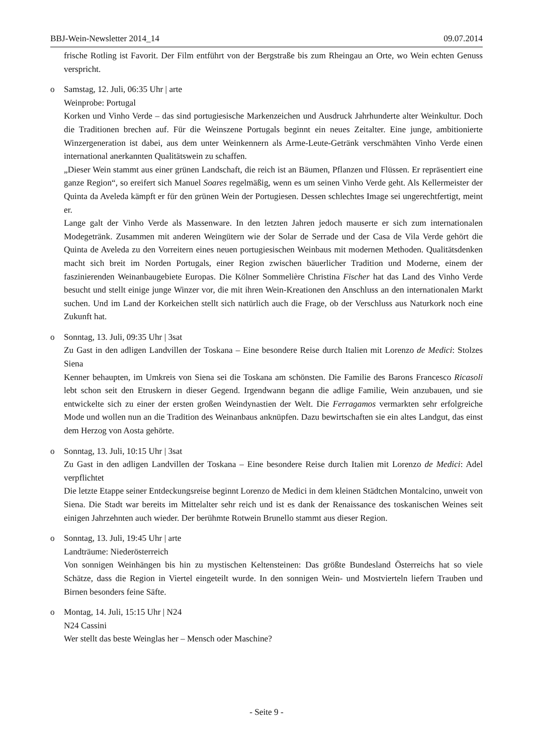BBJ-Wein-Newsletter 2014_14 09.07.2014
frische Rotling ist Favorit. Der Film entführt von der Bergstraße bis zum Rheingau an Orte, wo Wein echten Genuss verspricht.
o Samstag, 12. Juli, 06:35 Uhr | arte
Weinprobe: Portugal
Korken und Vinho Verde – das sind portugiesische Markenzeichen und Ausdruck Jahrhunderte alter Weinkultur. Doch die Traditionen brechen auf. Für die Weinszene Portugals beginnt ein neues Zeitalter. Eine junge, ambitionierte Winzergeneration ist dabei, aus dem unter Weinkennern als Arme-Leute-Getränk verschmähten Vinho Verde einen international anerkannten Qualitätswein zu schaffen.
„Dieser Wein stammt aus einer grünen Landschaft, die reich ist an Bäumen, Pflanzen und Flüssen. Er repräsentiert eine ganze Region“, so ereifert sich Manuel Soares regelmäßig, wenn es um seinen Vinho Verde geht. Als Kellermeister der Quinta da Aveleda kämpft er für den grünen Wein der Portugiesen. Dessen schlechtes Image sei ungerechtfertigt, meint er.
Lange galt der Vinho Verde als Massenware. In den letzten Jahren jedoch mauserte er sich zum internationalen Modegetränk. Zusammen mit anderen Weingütern wie der Solar de Serrade und der Casa de Vila Verde gehört die Quinta de Aveleda zu den Vorreitern eines neuen portugiesischen Weinbaus mit modernen Methoden. Qualitätsdenken macht sich breit im Norden Portugals, einer Region zwischen bäuerlicher Tradition und Moderne, einem der faszinierenden Weinanbaugebiete Europas. Die Kölner Sommelière Christina Fischer hat das Land des Vinho Verde besucht und stellt einige junge Winzer vor, die mit ihren Wein-Kreationen den Anschluss an den internationalen Markt suchen. Und im Land der Korkeichen stellt sich natürlich auch die Frage, ob der Verschluss aus Naturkork noch eine Zukunft hat.
o Sonntag, 13. Juli, 09:35 Uhr | 3sat
Zu Gast in den adligen Landvillen der Toskana – Eine besondere Reise durch Italien mit Lorenzo de Medici: Stolzes Siena
Kenner behaupten, im Umkreis von Siena sei die Toskana am schönsten. Die Familie des Barons Francesco Ricasoli lebt schon seit den Etruskern in dieser Gegend. Irgendwann begann die adlige Familie, Wein anzubauen, und sie entwickelte sich zu einer der ersten großen Weindynastien der Welt. Die Ferragamos vermarkten sehr erfolgreiche Mode und wollen nun an die Tradition des Weinanbaus anknüpfen. Dazu bewirtschaften sie ein altes Landgut, das einst dem Herzog von Aosta gehörte.
o Sonntag, 13. Juli, 10:15 Uhr | 3sat
Zu Gast in den adligen Landvillen der Toskana – Eine besondere Reise durch Italien mit Lorenzo de Medici: Adel verpflichtet
Die letzte Etappe seiner Entdeckungsreise beginnt Lorenzo de Medici in dem kleinen Städtchen Montalcino, unweit von Siena. Die Stadt war bereits im Mittelalter sehr reich und ist es dank der Renaissance des toskanischen Weines seit einigen Jahrzehnten auch wieder. Der berühmte Rotwein Brunello stammt aus dieser Region.
o Sonntag, 13. Juli, 19:45 Uhr | arte
Landträume: Niederösterreich
Von sonnigen Weinhängen bis hin zu mystischen Keltensteinen: Das größte Bundesland Österreichs hat so viele Schätze, dass die Region in Viertel eingeteilt wurde. In den sonnigen Wein- und Mostvierteln liefern Trauben und Birnen besonders feine Säfte.
o Montag, 14. Juli, 15:15 Uhr | N24
N24 Cassini
Wer stellt das beste Weinglas her – Mensch oder Maschine?
- Seite 9 -